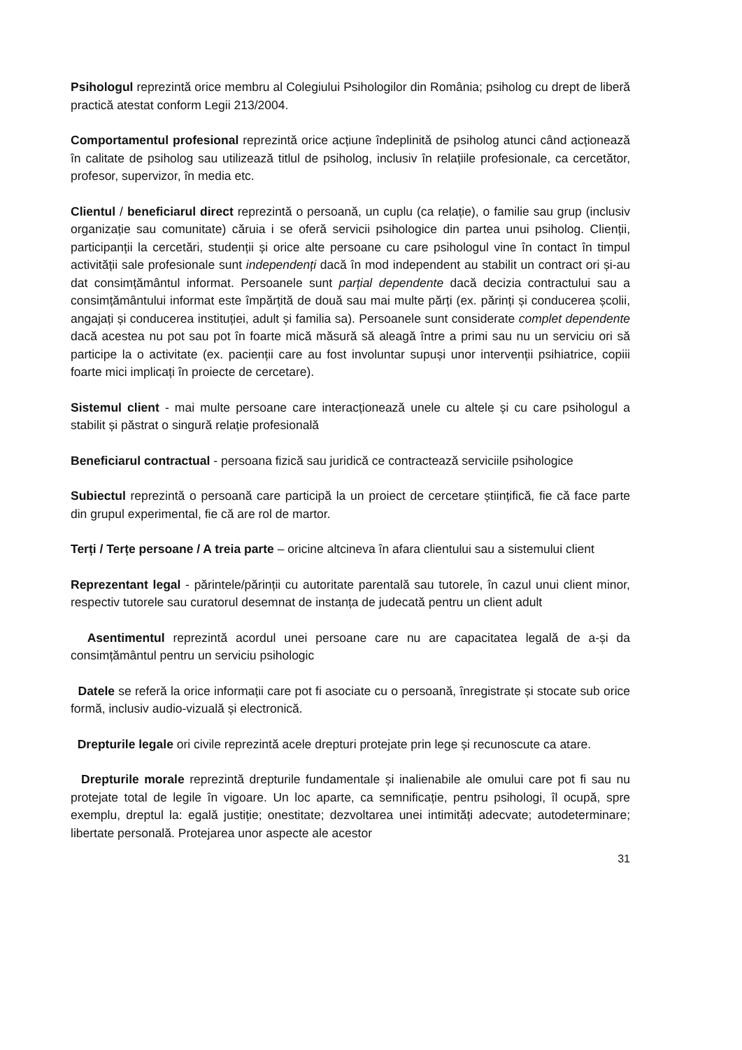Psihologul reprezintă orice membru al Colegiului Psihologilor din România; psiholog cu drept de liberă practică atestat conform Legii 213/2004.
Comportamentul profesional reprezintă orice acțiune îndeplinită de psiholog atunci când acționează în calitate de psiholog sau utilizează titlul de psiholog, inclusiv în relațiile profesionale, ca cercetător, profesor, supervizor, în media etc.
Clientul / beneficiarul direct reprezintă o persoană, un cuplu (ca relație), o familie sau grup (inclusiv organizație sau comunitate) căruia i se oferă servicii psihologice din partea unui psiholog. Clienții, participanții la cercetări, studenții și orice alte persoane cu care psihologul vine în contact în timpul activității sale profesionale sunt independenți dacă în mod independent au stabilit un contract ori și-au dat consimțământul informat. Persoanele sunt parțial dependente dacă decizia contractului sau a consimțământului informat este împărțită de două sau mai multe părți (ex. părinți și conducerea școlii, angajați și conducerea instituției, adult și familia sa). Persoanele sunt considerate complet dependente dacă acestea nu pot sau pot în foarte mică măsură să aleagă între a primi sau nu un serviciu ori să participe la o activitate (ex. pacienții care au fost involuntar supuși unor intervenții psihiatrice, copiii foarte mici implicați în proiecte de cercetare).
Sistemul client - mai multe persoane care interacționează unele cu altele și cu care psihologul a stabilit și păstrat o singură relație profesională
Beneficiarul contractual - persoana fizică sau juridică ce contractează serviciile psihologice
Subiectul reprezintă o persoană care participă la un proiect de cercetare științifică, fie că face parte din grupul experimental, fie că are rol de martor.
Terți / Terțe persoane / A treia parte – oricine altcineva în afara clientului sau a sistemului client
Reprezentant legal - părintele/părinții cu autoritate parentală sau tutorele, în cazul unui client minor, respectiv tutorele sau curatorul desemnat de instanța de judecată pentru un client adult
Asentimentul reprezintă acordul unei persoane care nu are capacitatea legală de a-și da consimțământul pentru un serviciu psihologic
Datele se referă la orice informații care pot fi asociate cu o persoană, înregistrate și stocate sub orice formă, inclusiv audio-vizuală și electronică.
Drepturile legale ori civile reprezintă acele drepturi protejate prin lege și recunoscute ca atare.
Drepturile morale reprezintă drepturile fundamentale și inalienabile ale omului care pot fi sau nu protejate total de legile în vigoare. Un loc aparte, ca semnificație, pentru psihologi, îl ocupă, spre exemplu, dreptul la: egală justiție; onestitate; dezvoltarea unei intimități adecvate; autodeterminare; libertate personală. Protejarea unor aspecte ale acestor
31